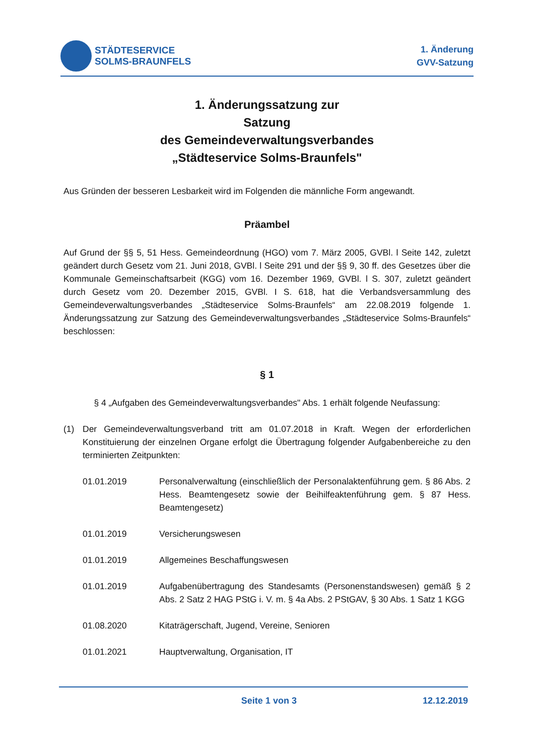STÄDTESERVICE
SOLMS-BRAUNFELS
1. Änderung
GVV-Satzung
1. Änderungssatzung zur
Satzung
des Gemeindeverwaltungsverbandes
„Städteservice Solms-Braunfels"
Aus Gründen der besseren Lesbarkeit wird im Folgenden die männliche Form angewandt.
Präambel
Auf Grund der §§ 5, 51 Hess. Gemeindeordnung (HGO) vom 7. März 2005, GVBl. l Seite 142, zuletzt geändert durch Gesetz vom 21. Juni 2018, GVBl. l Seite 291 und der §§ 9, 30 ff. des Gesetzes über die Kommunale Gemeinschaftsarbeit (KGG) vom 16. Dezember 1969, GVBl. l S. 307, zuletzt geändert durch Gesetz vom 20. Dezember 2015, GVBl. I S. 618, hat die Verbandsversammlung des Gemeindeverwaltungsverbandes „Städteservice Solms-Braunfels“ am 22.08.2019 folgende 1. Änderungssatzung zur Satzung des Gemeindeverwaltungsverbandes „Städteservice Solms-Braunfels“ beschlossen:
§ 1
§ 4 „Aufgaben des Gemeindeverwaltungsverbandes" Abs. 1 erhält folgende Neufassung:
(1) Der Gemeindeverwaltungsverband tritt am 01.07.2018 in Kraft. Wegen der erforderlichen Konstituierung der einzelnen Organe erfolgt die Übertragung folgender Aufgabenbereiche zu den terminierten Zeitpunkten:
01.01.2019 Personalverwaltung (einschließlich der Personalaktenführung gem. § 86 Abs. 2 Hess. Beamtengesetz sowie der Beihilfeaktenführung gem. § 87 Hess. Beamtengesetz)
01.01.2019 Versicherungswesen
01.01.2019 Allgemeines Beschaffungswesen
01.01.2019 Aufgabenübertragung des Standesamts (Personenstandswesen) gemäß § 2 Abs. 2 Satz 2 HAG PStG i. V. m. § 4a Abs. 2 PStGAV, § 30 Abs. 1 Satz 1 KGG
01.08.2020 Kitaträgerschaft, Jugend, Vereine, Senioren
01.01.2021 Hauptverwaltung, Organisation, IT
Seite 1 von 3 12.12.2019